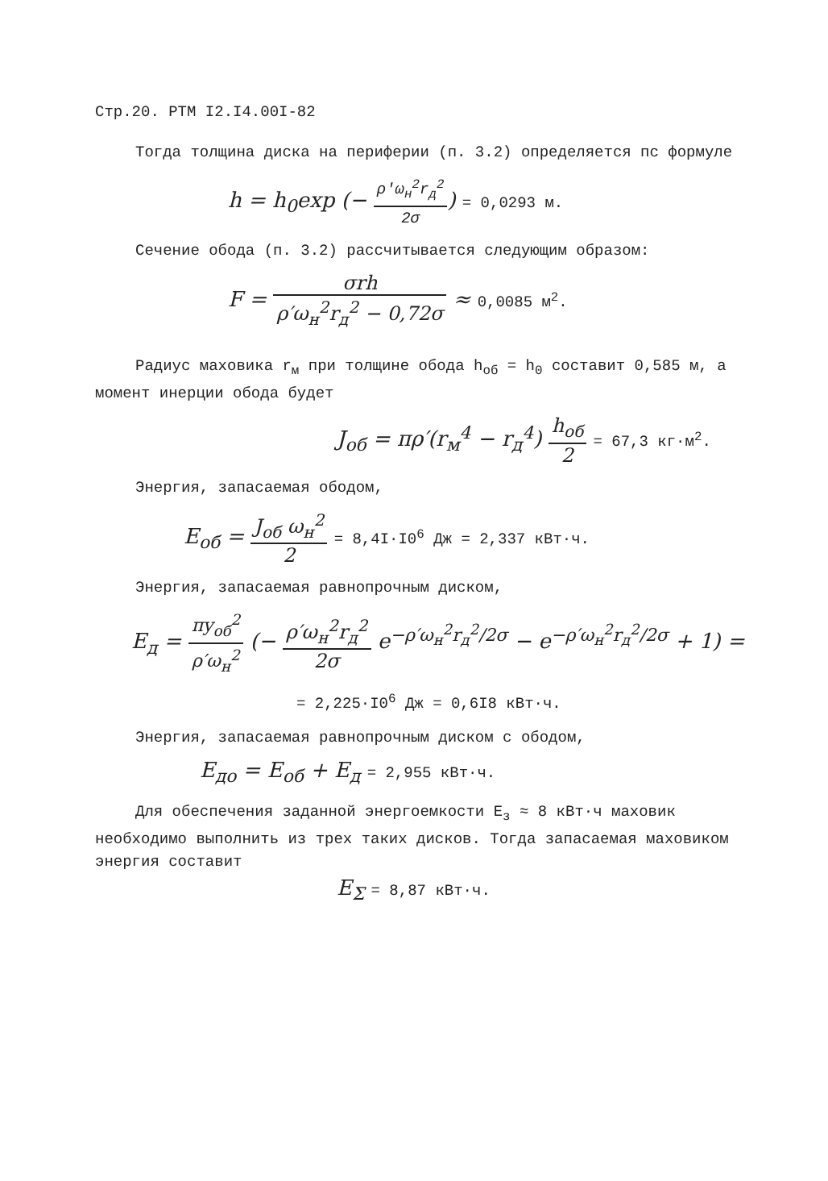Стр.20. РТМ I2.I4.00I-82
Тогда толщина диска на периферии (п. 3.2) определяется пс формуле
h = h<sub>0</sub>exp (− ρ′ω<sub>н</sub><sup>2</sup>r<sub>д</sub><sup>2</sup> 2σ) = 0,0293 м.
Сечение обода (п. 3.2) рассчитывается следующим образом:
F = σrh ρ′ω<sub>н</sub><sup>2</sup>r<sub>д</sub><sup>2</sup> − 0,72σ ≈ 0,0085 м<sup>2</sup>.
Радиус маховика r<sub>м</sub> при толщине обода h<sub>об</sub> = h<sub>0</sub> составит 0,585 м, а момент инерции обода будет
J<sub>об</sub> = πρ′(r<sub>м</sub><sup>4</sup> − r<sub>д</sub><sup>4</sup>) h<sub>об</sub> 2 = 67,3 кг·м<sup>2</sup>.
Энергия, запасаемая ободом,
E<sub>об</sub> = J<sub>об</sub> ω<sub>н</sub><sup>2</sup> 2 = 8,4I·I0<sup>6</sup> Дж = 2,337 кВт·ч.
Энергия, запасаемая равнопрочным диском,
E<sub>д</sub> = πy<sub>об</sub><sup>2</sup> ρ′ω<sub>н</sub><sup>2</sup> (− ρ′ω<sub>н</sub><sup>2</sup>r<sub>д</sub><sup>2</sup> 2σ e<sup>−ρ′ω<sub>н</sub><sup>2</sup>r<sub>д</sub><sup>2</sup>/2σ</sup> − e<sup>−ρ′ω<sub>н</sub><sup>2</sup>r<sub>д</sub><sup>2</sup>/2σ</sup> + 1) =
= 2,225·I0<sup>6</sup> Дж = 0,6I8 кВт·ч.
Энергия, запасаемая равнопрочным диском с ободом,
E<sub>до</sub> = E<sub>об</sub> + E<sub>д</sub> = 2,955 кВт·ч.
Для обеспечения заданной энергоемкости E<sub>з</sub> ≈ 8 кВт·ч маховик необходимо выполнить из трех таких дисков. Тогда запасаемая маховиком энергия составит
E<sub>Σ</sub> = 8,87 кВт·ч.